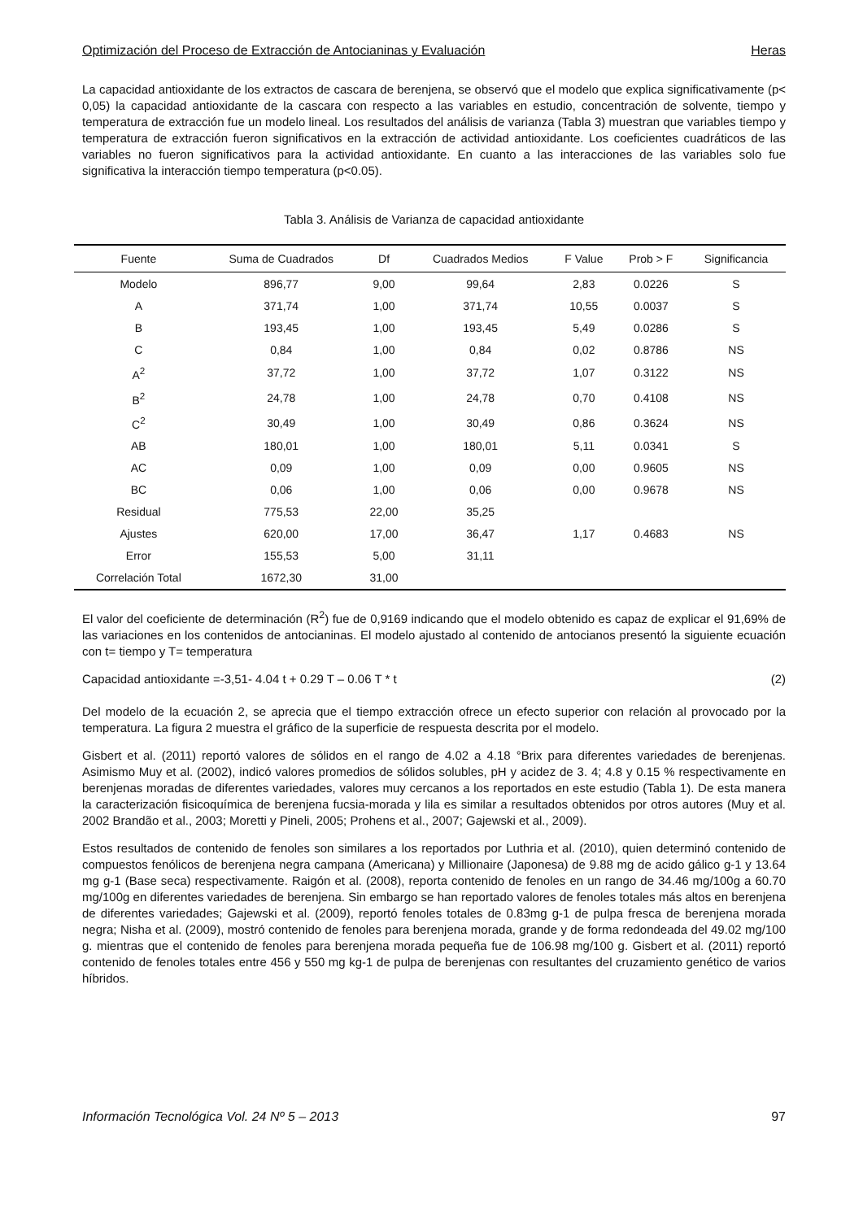Optimización del Proceso de Extracción de Antocianinas y Evaluación Heras
La capacidad antioxidante de los extractos de cascara de berenjena, se observó que el modelo que explica significativamente (p< 0,05) la capacidad antioxidante de la cascara con respecto a las variables en estudio, concentración de solvente, tiempo y temperatura de extracción fue un modelo lineal. Los resultados del análisis de varianza (Tabla 3) muestran que variables tiempo y temperatura de extracción fueron significativos en la extracción de actividad antioxidante. Los coeficientes cuadráticos de las variables no fueron significativos para la actividad antioxidante. En cuanto a las interacciones de las variables solo fue significativa la interacción tiempo temperatura (p<0.05).
Tabla 3. Análisis de Varianza de capacidad antioxidante
| Fuente | Suma de Cuadrados | Df | Cuadrados Medios | F Value | Prob > F | Significancia |
| --- | --- | --- | --- | --- | --- | --- |
| Modelo | 896,77 | 9,00 | 99,64 | 2,83 | 0.0226 | S |
| A | 371,74 | 1,00 | 371,74 | 10,55 | 0.0037 | S |
| B | 193,45 | 1,00 | 193,45 | 5,49 | 0.0286 | S |
| C | 0,84 | 1,00 | 0,84 | 0,02 | 0.8786 | NS |
| A<sup>2</sup> | 37,72 | 1,00 | 37,72 | 1,07 | 0.3122 | NS |
| B<sup>2</sup> | 24,78 | 1,00 | 24,78 | 0,70 | 0.4108 | NS |
| C<sup>2</sup> | 30,49 | 1,00 | 30,49 | 0,86 | 0.3624 | NS |
| AB | 180,01 | 1,00 | 180,01 | 5,11 | 0.0341 | S |
| AC | 0,09 | 1,00 | 0,09 | 0,00 | 0.9605 | NS |
| BC | 0,06 | 1,00 | 0,06 | 0,00 | 0.9678 | NS |
| Residual | 775,53 | 22,00 | 35,25 | | | |
| Ajustes | 620,00 | 17,00 | 36,47 | 1,17 | 0.4683 | NS |
| Error | 155,53 | 5,00 | 31,11 | | | |
| Correlación Total | 1672,30 | 31,00 | | | | |
El valor del coeficiente de determinación (R<sup>2</sup>) fue de 0,9169 indicando que el modelo obtenido es capaz de explicar el 91,69% de las variaciones en los contenidos de antocianinas. El modelo ajustado al contenido de antocianos presentó la siguiente ecuación con t= tiempo y T= temperatura
Capacidad antioxidante =-3,51- 4.04 t + 0.29 T – 0.06 T * t (2)
Del modelo de la ecuación 2, se aprecia que el tiempo extracción ofrece un efecto superior con relación al provocado por la temperatura. La figura 2 muestra el gráfico de la superficie de respuesta descrita por el modelo.
Gisbert et al. (2011) reportó valores de sólidos en el rango de 4.02 a 4.18 °Brix para diferentes variedades de berenjenas. Asimismo Muy et al. (2002), indicó valores promedios de sólidos solubles, pH y acidez de 3. 4; 4.8 y 0.15 % respectivamente en berenjenas moradas de diferentes variedades, valores muy cercanos a los reportados en este estudio (Tabla 1). De esta manera la caracterización fisicoquímica de berenjena fucsia-morada y lila es similar a resultados obtenidos por otros autores (Muy et al. 2002 Brandão et al., 2003; Moretti y Pineli, 2005; Prohens et al., 2007; Gajewski et al., 2009).
Estos resultados de contenido de fenoles son similares a los reportados por Luthria et al. (2010), quien determinó contenido de compuestos fenólicos de berenjena negra campana (Americana) y Millionaire (Japonesa) de 9.88 mg de acido gálico g-1 y 13.64 mg g-1 (Base seca) respectivamente. Raigón et al. (2008), reporta contenido de fenoles en un rango de 34.46 mg/100g a 60.70 mg/100g en diferentes variedades de berenjena. Sin embargo se han reportado valores de fenoles totales más altos en berenjena de diferentes variedades; Gajewski et al. (2009), reportó fenoles totales de 0.83mg g-1 de pulpa fresca de berenjena morada negra; Nisha et al. (2009), mostró contenido de fenoles para berenjena morada, grande y de forma redondeada del 49.02 mg/100 g. mientras que el contenido de fenoles para berenjena morada pequeña fue de 106.98 mg/100 g. Gisbert et al. (2011) reportó contenido de fenoles totales entre 456 y 550 mg kg-1 de pulpa de berenjenas con resultantes del cruzamiento genético de varios híbridos.
Información Tecnológica Vol. 24 Nº 5 – 2013 97